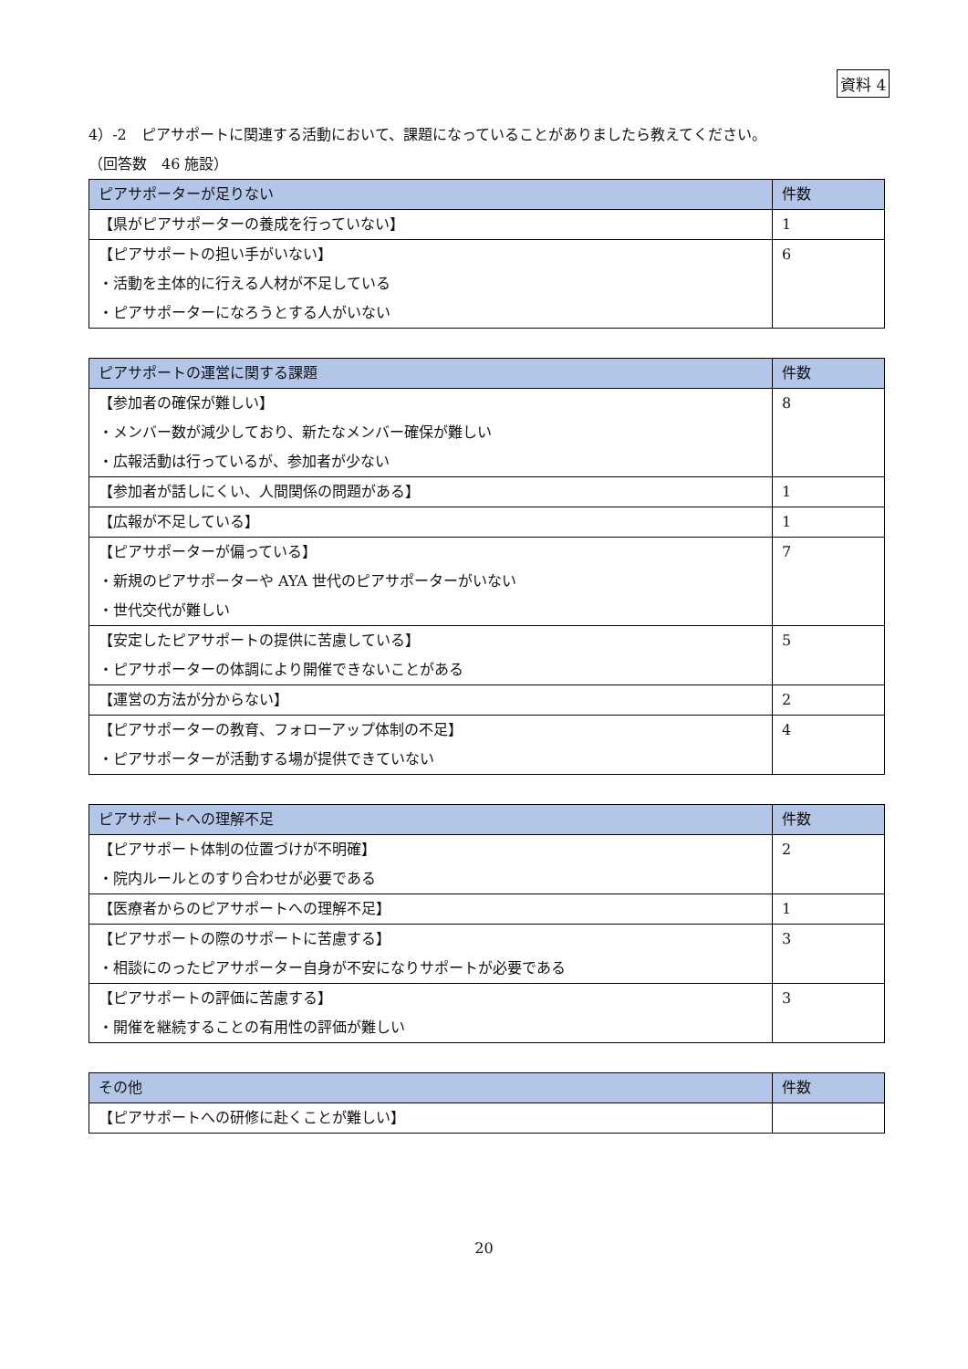資料 4
4）-2　ピアサポートに関連する活動において、課題になっていることがありましたら教えてください。
（回答数　46 施設）
| ピアサポーターが足りない | 件数 |
| --- | --- |
| 【県がピアサポーターの養成を行っていない】 | 1 |
| 【ピアサポートの担い手がいない】 ・活動を主体的に行える人材が不足している ・ピアサポーターになろうとする人がいない | 6 |
| ピアサポートの運営に関する課題 | 件数 |
| --- | --- |
| 【参加者の確保が難しい】 ・メンバー数が減少しており、新たなメンバー確保が難しい ・広報活動は行っているが、参加者が少ない | 8 |
| 【参加者が話しにくい、人間関係の問題がある】 | 1 |
| 【広報が不足している】 | 1 |
| 【ピアサポーターが偏っている】 ・新規のピアサポーターや AYA 世代のピアサポーターがいない ・世代交代が難しい | 7 |
| 【安定したピアサポートの提供に苦慮している】 ・ピアサポーターの体調により開催できないことがある | 5 |
| 【運営の方法が分からない】 | 2 |
| 【ピアサポーターの教育、フォローアップ体制の不足】 ・ピアサポーターが活動する場が提供できていない | 4 |
| ピアサポートへの理解不足 | 件数 |
| --- | --- |
| 【ピアサポート体制の位置づけが不明確】 ・院内ルールとのすり合わせが必要である | 2 |
| 【医療者からのピアサポートへの理解不足】 | 1 |
| 【ピアサポートの際のサポートに苦慮する】 ・相談にのったピアサポーター自身が不安になりサポートが必要である | 3 |
| 【ピアサポートの評価に苦慮する】 ・開催を継続することの有用性の評価が難しい | 3 |
| その他 | 件数 |
| --- | --- |
| 【ピアサポートへの研修に赴くことが難しい】 | |
20